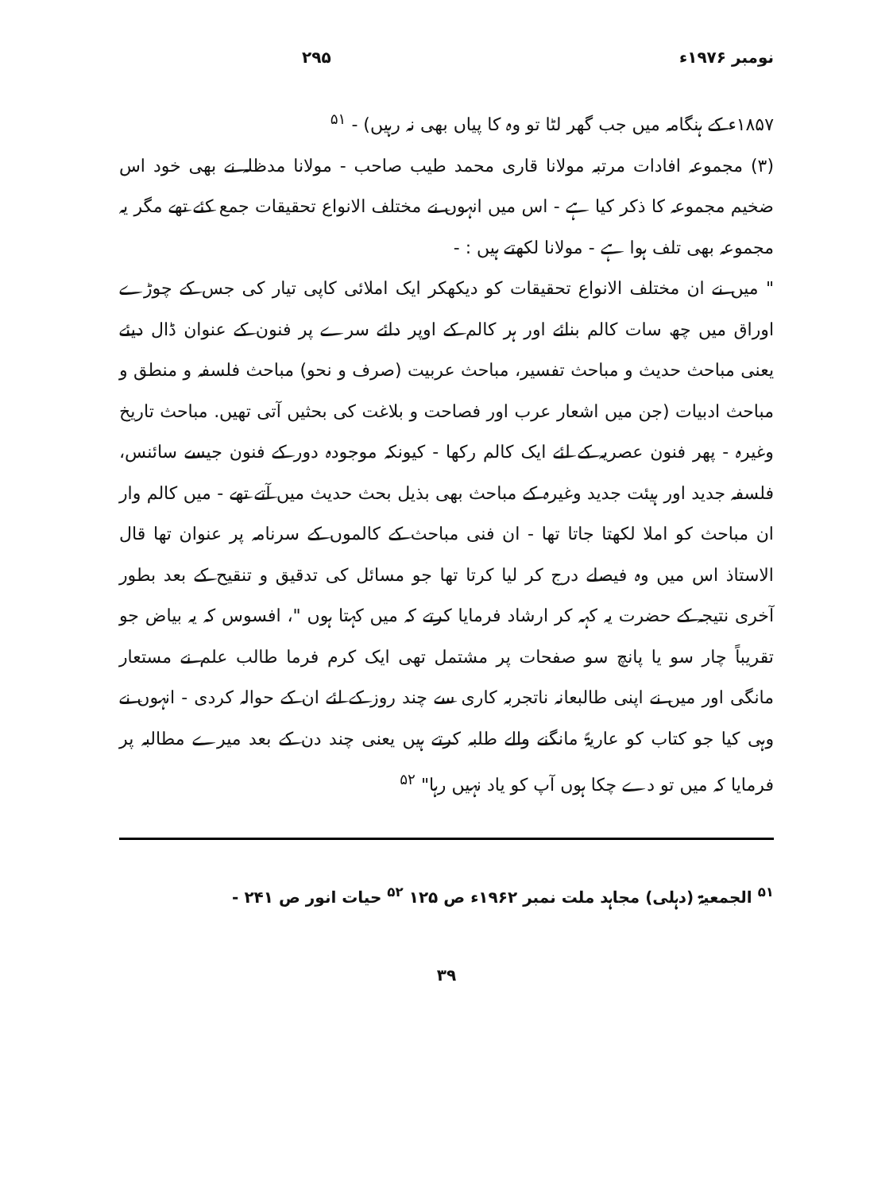نومبر ۱۹۷۶ء ۲۹۵
۱۸۵۷ء کے ہنگامہ میں جب گھر لٹا تو وہ کا پیاں بھی نہ رہیں) - <sup>۵۱</sup>
(۳) مجموعہ افادات مرتبہ مولانا قاری محمد طیب صاحب - مولانا مدظلہ نے بھی خود اس ضخیم مجموعہ کا ذکر کیا ہے - اس میں انہوں نے مختلف الانواع تحقیقات جمع کئے تھے مگر یہ مجموعہ بھی تلف ہوا ہے - مولانا لکھتے ہیں : -
" میں نے ان مختلف الانواع تحقیقات کو دیکھکر ایک املائی کاپی تیار کی جس کے چوڑے اوراق میں چھ سات کالم بنائے اور ہر کالم کے اوپر دائے سرے پر فنون کے عنوان ڈال دیئے یعنی مباحث حدیث و مباحث تفسیر، مباحث عربیت (صرف و نحو) مباحث فلسفہ و منطق و مباحث ادبیات (جن میں اشعار عرب اور فصاحت و بلاغت کی بحثیں آتی تھیں. مباحث تاریخ وغیرہ - پھر فنون عصریہ کے لئے ایک کالم رکھا - کیونکہ موجودہ دور کے فنون جیسے سائنس، فلسفہ جدید اور ہیئت جدید وغیرہ کے مباحث بھی بذیل بحث حدیث میں آتے تھے - میں کالم وار ان مباحث کو املا لکھتا جاتا تھا - ان فنی مباحث کے کالموں کے سرنامہ پر عنوان تھا قال الاستاذ اس میں وہ فیصلے درج کر لیا کرتا تھا جو مسائل کی تدقیق و تنقیح کے بعد بطور آخری نتیجہ کے حضرت یہ کہہ کر ارشاد فرمایا کرتے کہ میں کہتا ہوں "، افسوس کہ یہ بیاض جو تقریباً چار سو یا پانچ سو صفحات پر مشتمل تھی ایک کرم فرما طالب علم نے مستعار مانگی اور میں نے اپنی طالبعانہ ناتجربہ کاری سے چند روز کے لئے ان کے حوالہ کردی - انہوں نے وہی کیا جو کتاب کو عاریۃً مانگنے والے طلبہ کرتے ہیں یعنی چند دن کے بعد میرے مطالبہ پر فرمایا کہ میں تو دے چکا ہوں آپ کو یاد نہیں رہا" <sup>۵۲</sup>
<sup>۵۱</sup> الجمعیۃ (دہلی) مجاہد ملت نمبر ۱۹۶۲ء ص ۱۲۵ <sup>۵۲</sup> حیات انور ص ۲۴۱ -
۳۹